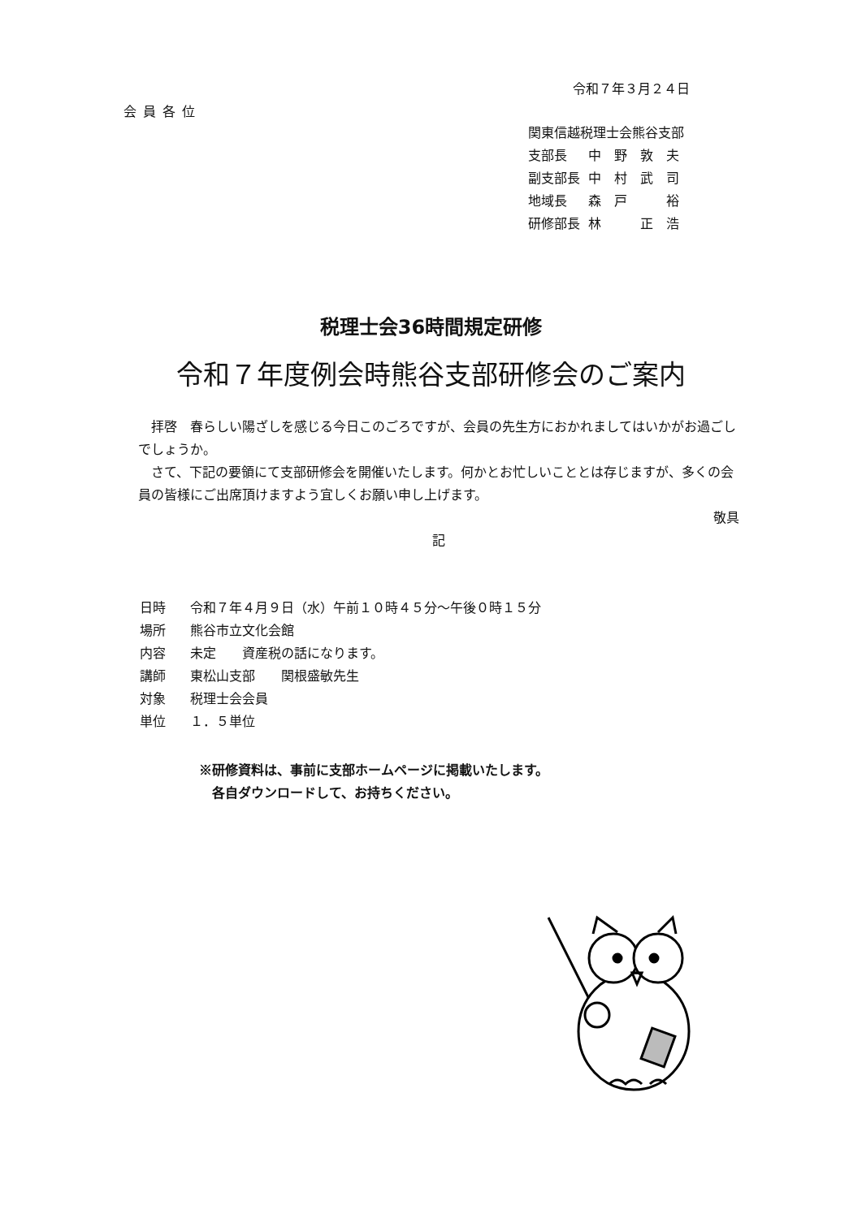令和７年３月２４日
会員各位
| 関東信越税理士会熊谷支部 | |
| 支部長 | 中 野 敦 夫 |
| 副支部長 | 中 村 武 司 |
| 地域長 | 森 戸 裕 |
| 研修部長 | 林 正 浩 |
税理士会36時間規定研修
令和７年度例会時熊谷支部研修会のご案内
　拝啓　春らしい陽ざしを感じる今日このごろですが、会員の先生方におかれましてはいかがお過ごしでしょうか。
　さて、下記の要領にて支部研修会を開催いたします。何かとお忙しいこととは存じますが、多くの会員の皆様にご出席頂けますよう宜しくお願い申し上げます。
敬具
記
| 日時 | 令和７年４月９日（水）午前１０時４５分～午後０時１５分 |
| 場所 | 熊谷市立文化会館 |
| 内容 | 未定 資産税の話になります。 |
| 講師 | 東松山支部 関根盛敏先生 |
| 対象 | 税理士会会員 |
| 単位 | １．５単位 |
※研修資料は、事前に支部ホームページに掲載いたします。
　各自ダウンロードして、お持ちください。